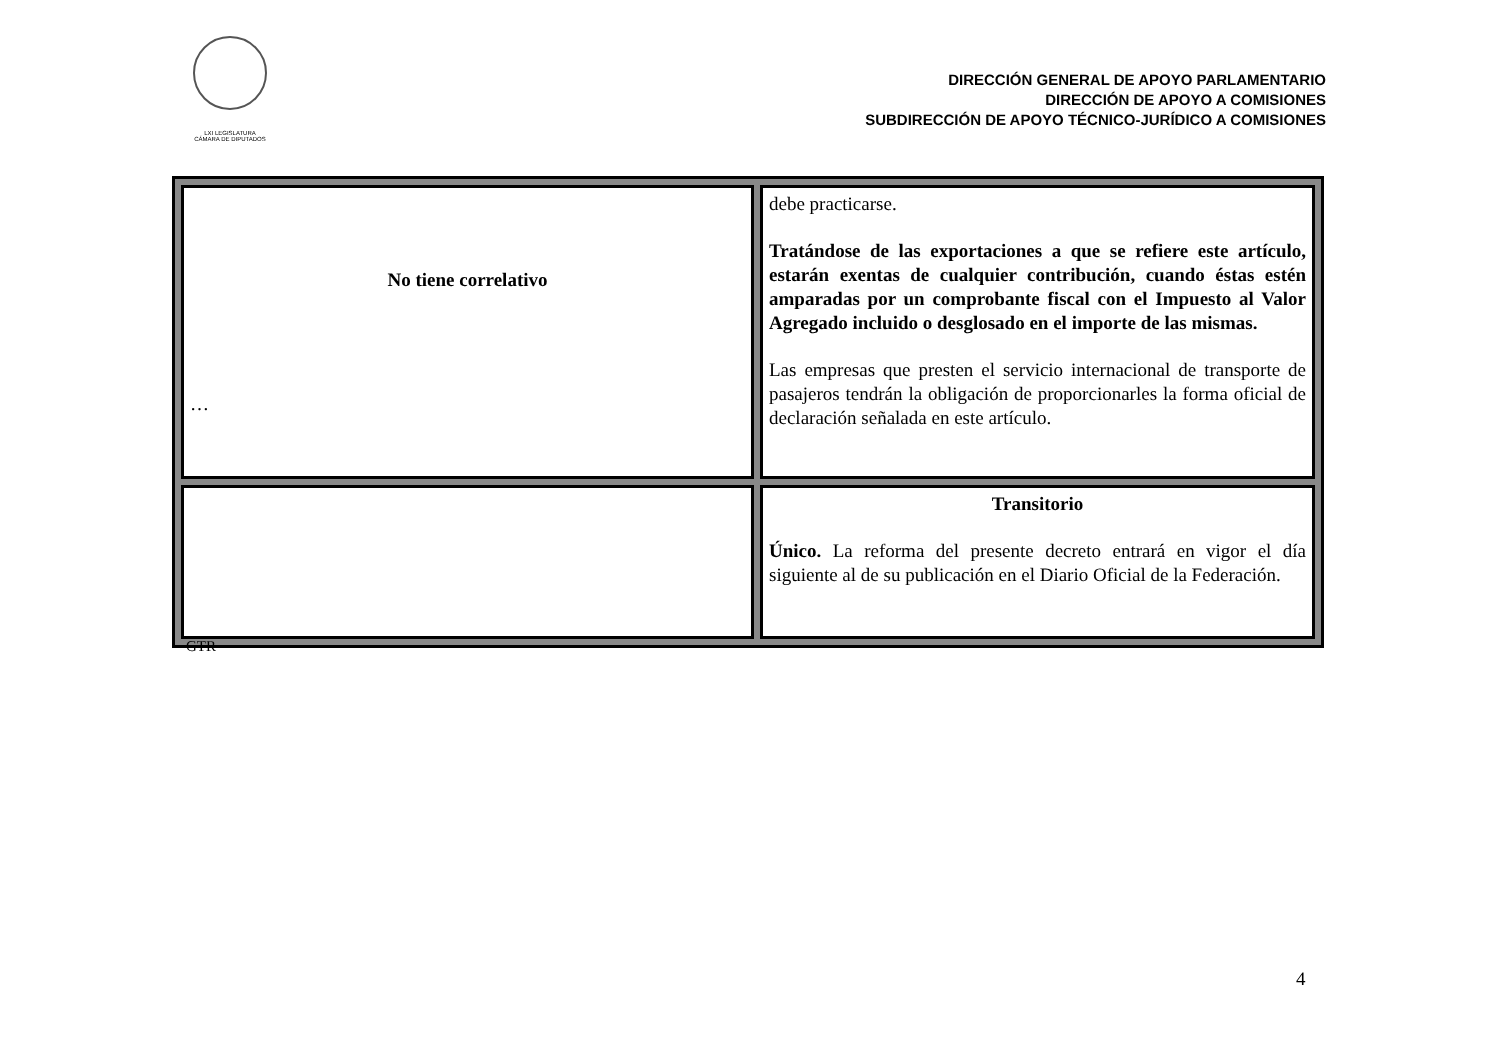LXI LEGISLATURA
CÁMARA DE DIPUTADOS
DIRECCIÓN GENERAL DE APOYO PARLAMENTARIO
DIRECCIÓN DE APOYO A COMISIONES
SUBDIRECCIÓN DE APOYO TÉCNICO-JURÍDICO A COMISIONES
| No tiene correlativo … | debe practicarse. Tratándose de las exportaciones a que se refiere este artículo, estarán exentas de cualquier contribución, cuando éstas estén amparadas por un comprobante fiscal con el Impuesto al Valor Agregado incluido o desglosado en el importe de las mismas. Las empresas que presten el servicio internacional de transporte de pasajeros tendrán la obligación de proporcionarles la forma oficial de declaración señalada en este artículo. |
| | Transitorio Único. La reforma del presente decreto entrará en vigor el día siguiente al de su publicación en el Diario Oficial de la Federación. |
GTR
4